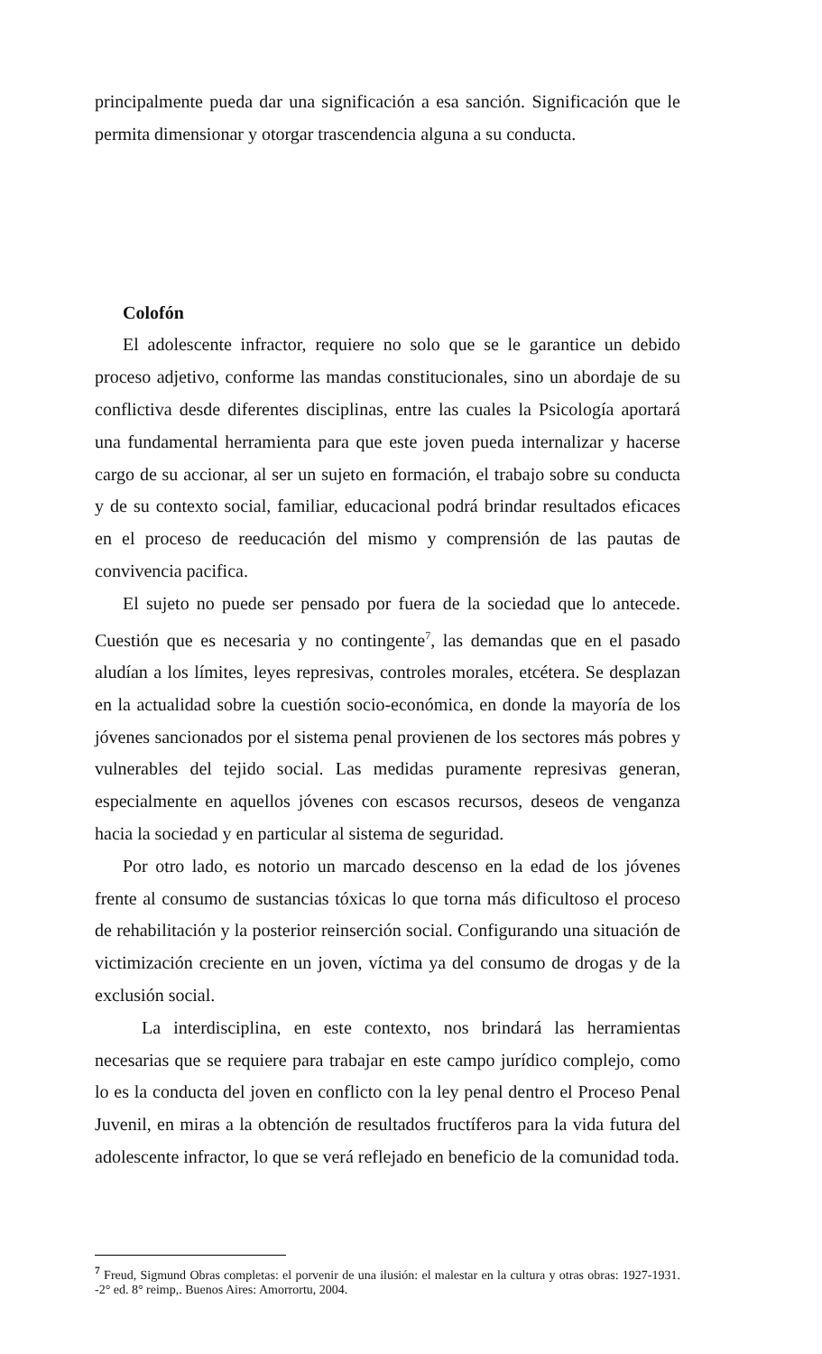principalmente pueda dar una significación a esa sanción. Significación que le permita dimensionar y otorgar trascendencia alguna a su conducta.
Colofón
El adolescente infractor, requiere no solo que se le garantice un debido proceso adjetivo, conforme las mandas constitucionales, sino un abordaje de su conflictiva desde diferentes disciplinas, entre las cuales la Psicología aportará una fundamental herramienta para que este joven pueda internalizar y hacerse cargo de su accionar, al ser un sujeto en formación, el trabajo sobre su conducta y de su contexto social, familiar, educacional podrá brindar resultados eficaces en el proceso de reeducación del mismo y comprensión de las pautas de convivencia pacifica.
El sujeto no puede ser pensado por fuera de la sociedad que lo antecede. Cuestión que es necesaria y no contingente<sup>7</sup>, las demandas que en el pasado aludían a los límites, leyes represivas, controles morales, etcétera. Se desplazan en la actualidad sobre la cuestión socio-económica, en donde la mayoría de los jóvenes sancionados por el sistema penal provienen de los sectores más pobres y vulnerables del tejido social. Las medidas puramente represivas generan, especialmente en aquellos jóvenes con escasos recursos, deseos de venganza hacia la sociedad y en particular al sistema de seguridad.
Por otro lado, es notorio un marcado descenso en la edad de los jóvenes frente al consumo de sustancias tóxicas lo que torna más dificultoso el proceso de rehabilitación y la posterior reinserción social. Configurando una situación de victimización creciente en un joven, víctima ya del consumo de drogas y de la exclusión social.
La interdisciplina, en este contexto, nos brindará las herramientas necesarias que se requiere para trabajar en este campo jurídico complejo, como lo es la conducta del joven en conflicto con la ley penal dentro el Proceso Penal Juvenil, en miras a la obtención de resultados fructíferos para la vida futura del adolescente infractor, lo que se verá reflejado en beneficio de la comunidad toda.
<sup>7</sup> Freud, Sigmund Obras completas: el porvenir de una ilusión: el malestar en la cultura y otras obras: 1927-1931. -2° ed. 8° reimp,. Buenos Aires: Amorrortu, 2004.